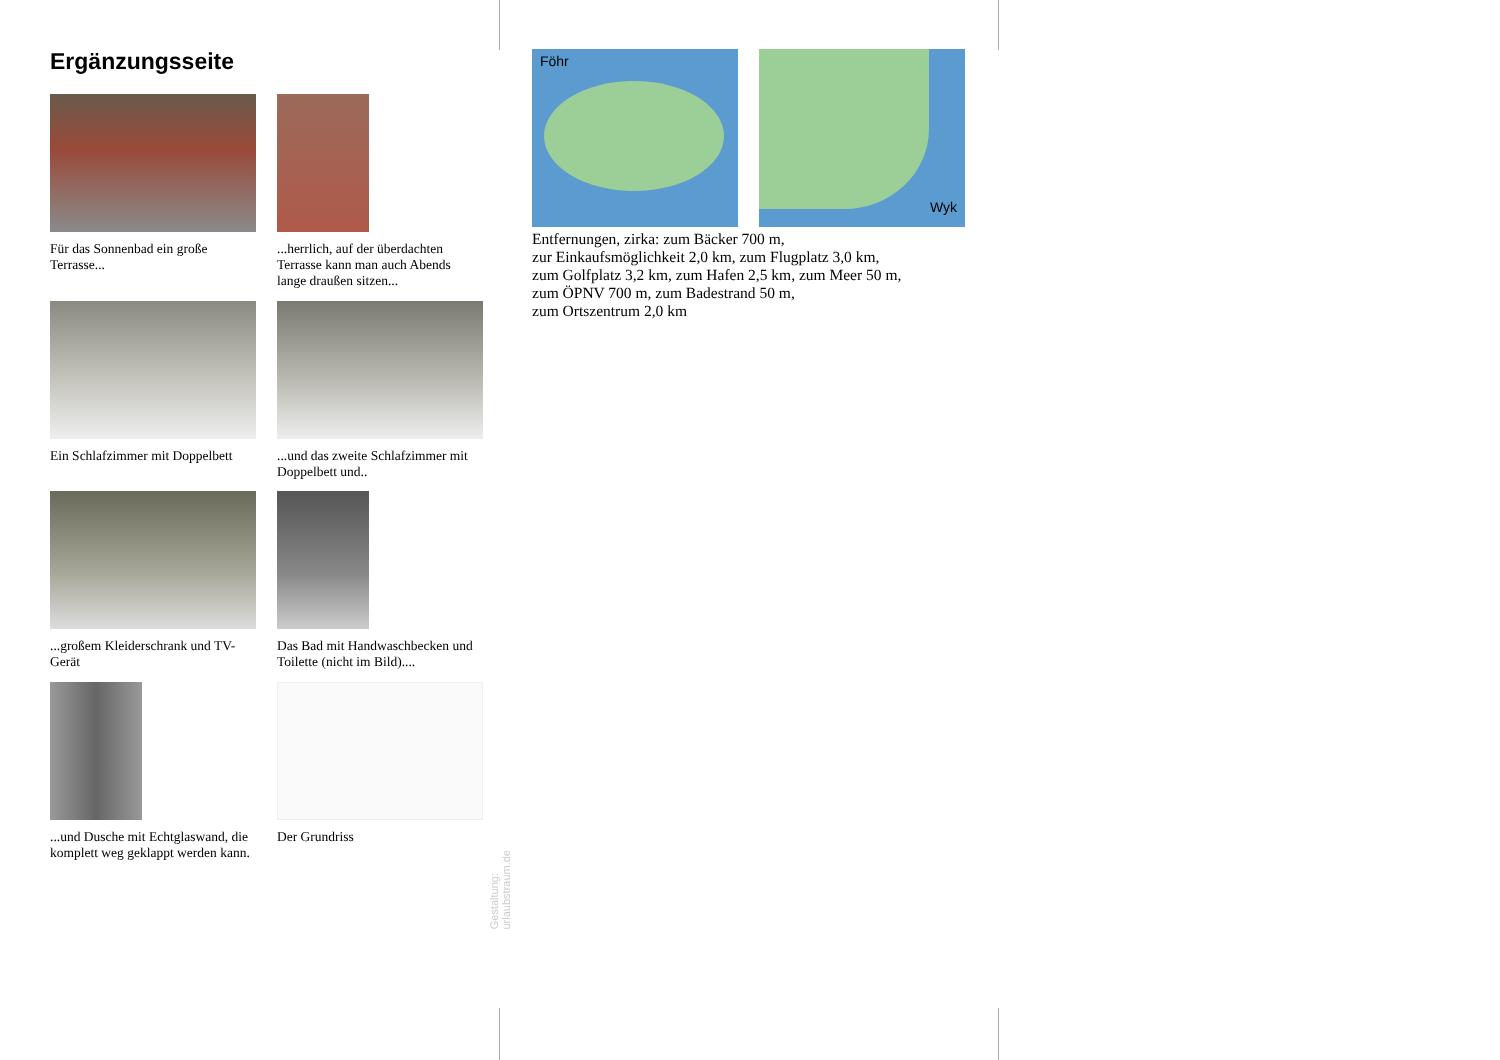Ergänzungsseite
Für das Sonnenbad ein große Terrasse...
...herrlich, auf der überdachten Terrasse kann man auch Abends lange draußen sitzen...
Ein Schlafzimmer mit Doppelbett
...und das zweite Schlafzimmer mit Doppelbett und..
...großem Kleiderschrank und TV-Gerät
Das Bad mit Handwaschbecken und Toilette (nicht im Bild)....
...und Dusche mit Echtglaswand, die komplett weg geklappt werden kann.
Der Grundriss
Gestaltung: urlaubstraum.de
Föhr
Wyk
Entfernungen, zirka: zum Bäcker 700 m,
zur Einkaufsmöglichkeit 2,0 km, zum Flugplatz 3,0 km,
zum Golfplatz 3,2 km, zum Hafen 2,5 km, zum Meer 50 m,
zum ÖPNV 700 m, zum Badestrand 50 m,
zum Ortszentrum 2,0 km